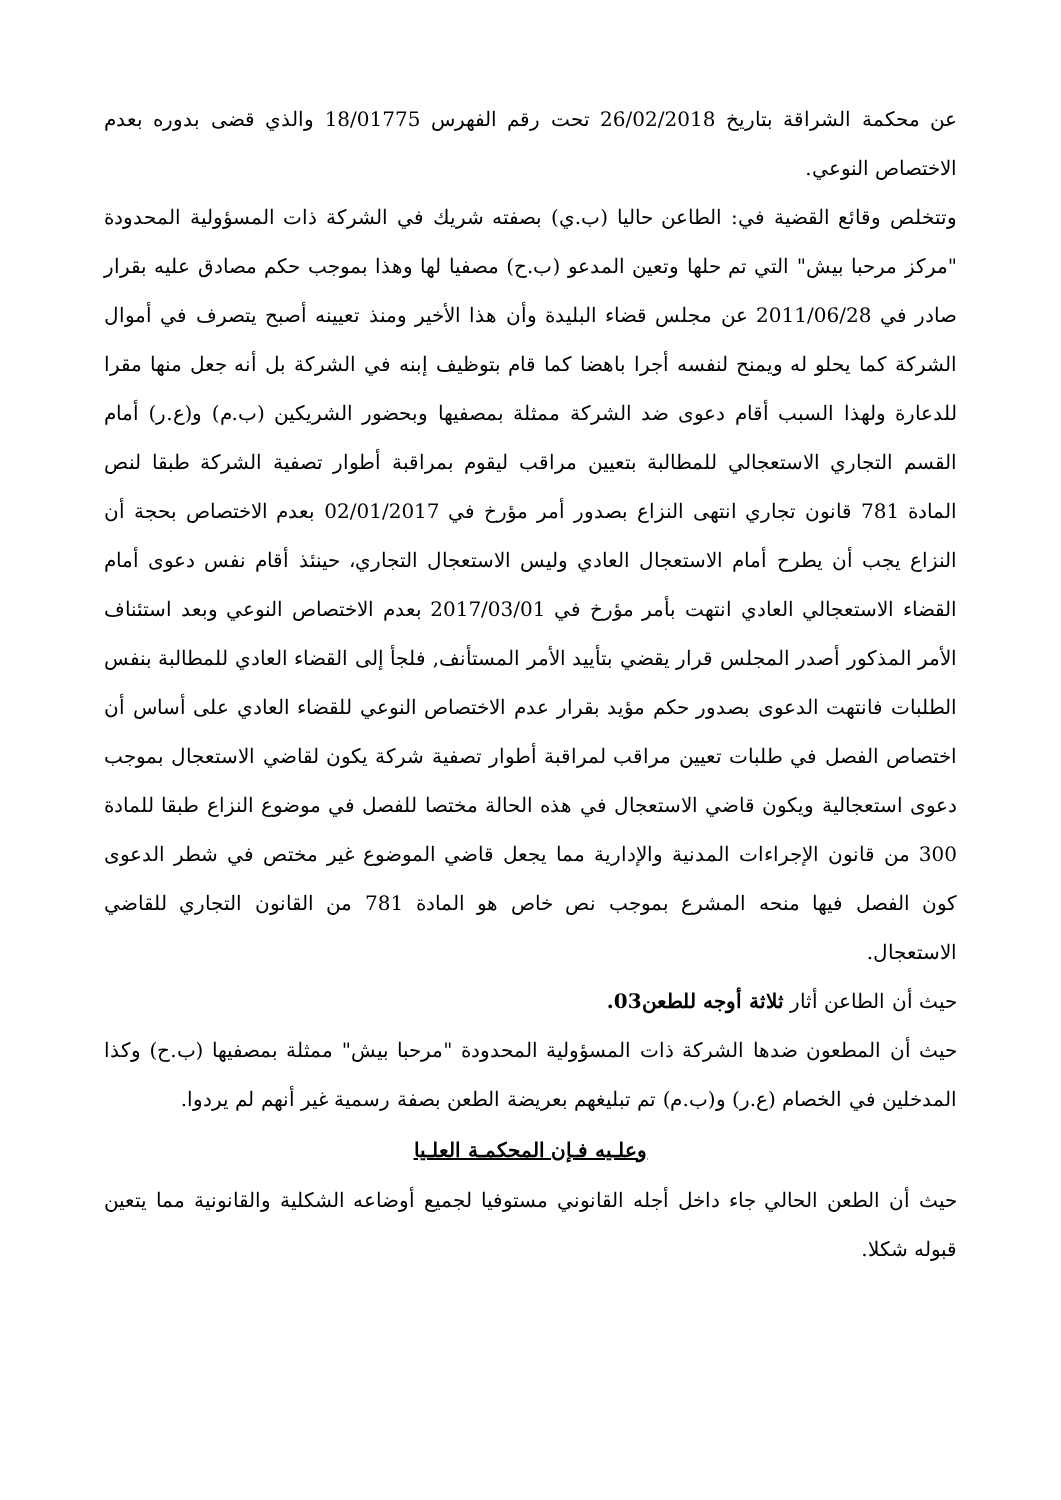عن محكمة الشراقة بتاريخ 26/02/2018 تحت رقم الفهرس 18/01775 والذي قضى بدوره بعدم الاختصاص النوعي.
وتتخلص وقائع القضية في: الطاعن حاليا (ب.ي) بصفته شريك في الشركة ذات المسؤولية المحدودة "مركز مرحبا بيش" التي تم حلها وتعين المدعو (ب.ح) مصفيا لها وهذا بموجب حكم مصادق عليه بقرار صادر في 2011/06/28 عن مجلس قضاء البليدة وأن هذا الأخير ومنذ تعيينه أصبح يتصرف في أموال الشركة كما يحلو له ويمنح لنفسه أجرا باهضا كما قام بتوظيف إبنه في الشركة بل أنه جعل منها مقرا للدعارة ولهذا السبب أقام دعوى ضد الشركة ممثلة بمصفيها وبحضور الشريكين (ب.م) و(ع.ر) أمام القسم التجاري الاستعجالي للمطالبة بتعيين مراقب ليقوم بمراقبة أطوار تصفية الشركة طبقا لنص المادة 781 قانون تجاري انتهى النزاع بصدور أمر مؤرخ في 02/01/2017 بعدم الاختصاص بحجة أن النزاع يجب أن يطرح أمام الاستعجال العادي وليس الاستعجال التجاري، حينئذ أقام نفس دعوى أمام القضاء الاستعجالي العادي انتهت بأمر مؤرخ في 2017/03/01 بعدم الاختصاص النوعي وبعد استئناف الأمر المذكور أصدر المجلس قرار يقضي بتأييد الأمر المستأنف, فلجأ إلى القضاء العادي للمطالبة بنفس الطلبات فانتهت الدعوى بصدور حكم مؤيد بقرار عدم الاختصاص النوعي للقضاء العادي على أساس أن اختصاص الفصل في طلبات تعيين مراقب لمراقبة أطوار تصفية شركة يكون لقاضي الاستعجال بموجب دعوى استعجالية ويكون قاضي الاستعجال في هذه الحالة مختصا للفصل في موضوع النزاع طبقا للمادة 300 من قانون الإجراءات المدنية والإدارية مما يجعل قاضي الموضوع غير مختص في شطر الدعوى كون الفصل فيها منحه المشرع بموجب نص خاص هو المادة 781 من القانون التجاري للقاضي الاستعجال.
حيث أن الطاعن أثار ثلاثة أوجه للطعن03.
حيث أن المطعون ضدها الشركة ذات المسؤولية المحدودة "مرحبا بيش" ممثلة بمصفيها (ب.ح) وكذا المدخلين في الخصام (ع.ر) و(ب.م) تم تبليغهم بعريضة الطعن بصفة رسمية غير أنهم لم يردوا.
وعلـيه فـإن المحكمـة العلـيا
حيث أن الطعن الحالي جاء داخل أجله القانوني مستوفيا لجميع أوضاعه الشكلية والقانونية مما يتعين قبوله شكلا.